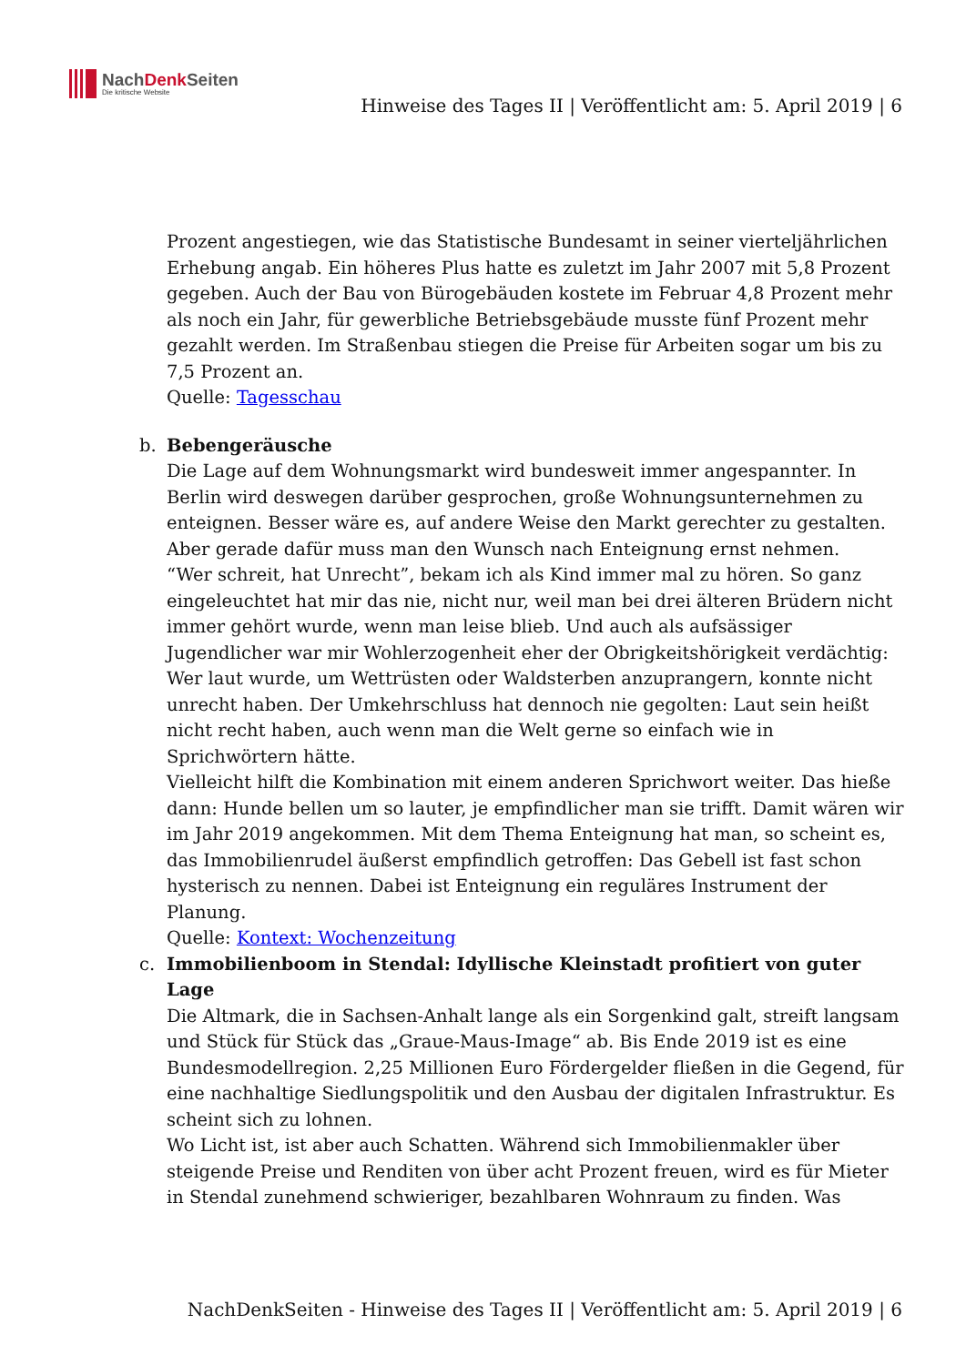NachDenk Seiten
Die kritische Website
Hinweise des Tages II | Veröffentlicht am: 5. April 2019 | 6
Prozent angestiegen, wie das Statistische Bundesamt in seiner vierteljährlichen Erhebung angab. Ein höheres Plus hatte es zuletzt im Jahr 2007 mit 5,8 Prozent gegeben. Auch der Bau von Bürogebäuden kostete im Februar 4,8 Prozent mehr als noch ein Jahr, für gewerbliche Betriebsgebäude musste fünf Prozent mehr gezahlt werden. Im Straßenbau stiegen die Preise für Arbeiten sogar um bis zu 7,5 Prozent an.
Quelle: Tagesschau
b. Bebengeräusche
Die Lage auf dem Wohnungsmarkt wird bundesweit immer angespannter. In Berlin wird deswegen darüber gesprochen, große Wohnungsunternehmen zu enteignen. Besser wäre es, auf andere Weise den Markt gerechter zu gestalten. Aber gerade dafür muss man den Wunsch nach Enteignung ernst nehmen.
“Wer schreit, hat Unrecht”, bekam ich als Kind immer mal zu hören. So ganz eingeleuchtet hat mir das nie, nicht nur, weil man bei drei älteren Brüdern nicht immer gehört wurde, wenn man leise blieb. Und auch als aufsässiger Jugendlicher war mir Wohlerzogenheit eher der Obrigkeitshörigkeit verdächtig: Wer laut wurde, um Wettrüsten oder Waldsterben anzuprangern, konnte nicht unrecht haben. Der Umkehrschluss hat dennoch nie gegolten: Laut sein heißt nicht recht haben, auch wenn man die Welt gerne so einfach wie in Sprichwörtern hätte.
Vielleicht hilft die Kombination mit einem anderen Sprichwort weiter. Das hieße dann: Hunde bellen um so lauter, je empfindlicher man sie trifft. Damit wären wir im Jahr 2019 angekommen. Mit dem Thema Enteignung hat man, so scheint es, das Immobilienrudel äußerst empfindlich getroffen: Das Gebell ist fast schon hysterisch zu nennen. Dabei ist Enteignung ein reguläres Instrument der Planung.
Quelle: Kontext: Wochenzeitung
c. Immobilienboom in Stendal: Idyllische Kleinstadt profitiert von guter Lage
Die Altmark, die in Sachsen-Anhalt lange als ein Sorgenkind galt, streift langsam und Stück für Stück das „Graue-Maus-Image“ ab. Bis Ende 2019 ist es eine Bundesmodellregion. 2,25 Millionen Euro Fördergelder fließen in die Gegend, für eine nachhaltige Siedlungspolitik und den Ausbau der digitalen Infrastruktur. Es scheint sich zu lohnen.
Wo Licht ist, ist aber auch Schatten. Während sich Immobilienmakler über steigende Preise und Renditen von über acht Prozent freuen, wird es für Mieter in Stendal zunehmend schwieriger, bezahlbaren Wohnraum zu finden. Was
NachDenkSeiten - Hinweise des Tages II | Veröffentlicht am: 5. April 2019 | 6